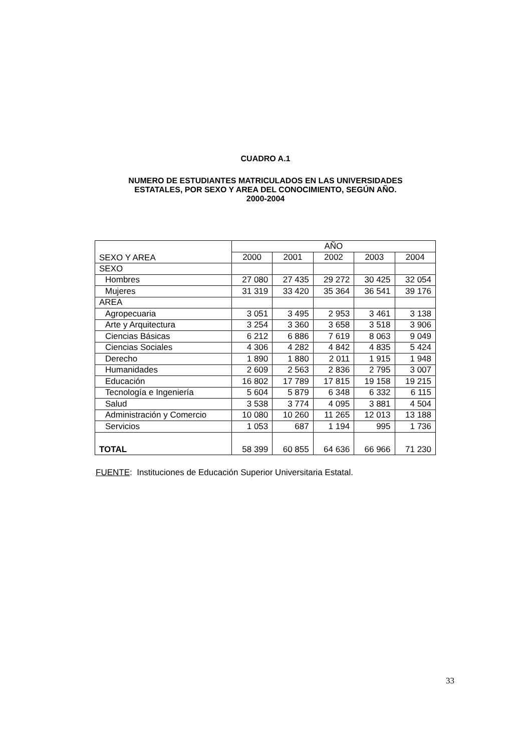CUADRO A.1
NUMERO DE ESTUDIANTES MATRICULADOS EN LAS UNIVERSIDADES
ESTATALES, POR SEXO Y AREA DEL CONOCIMIENTO, SEGÚN AÑO.
2000-2004
| SEXO Y AREA | AÑO | | | | |
| --- | --- | --- | --- | --- | --- |
| | 2000 | 2001 | 2002 | 2003 | 2004 |
| SEXO | | | | | |
| Hombres | 27 080 | 27 435 | 29 272 | 30 425 | 32 054 |
| Mujeres | 31 319 | 33 420 | 35 364 | 36 541 | 39 176 |
| AREA | | | | | |
| Agropecuaria | 3 051 | 3 495 | 2 953 | 3 461 | 3 138 |
| Arte y Arquitectura | 3 254 | 3 360 | 3 658 | 3 518 | 3 906 |
| Ciencias Básicas | 6 212 | 6 886 | 7 619 | 8 063 | 9 049 |
| Ciencias Sociales | 4 306 | 4 282 | 4 842 | 4 835 | 5 424 |
| Derecho | 1 890 | 1 880 | 2 011 | 1 915 | 1 948 |
| Humanidades | 2 609 | 2 563 | 2 836 | 2 795 | 3 007 |
| Educación | 16 802 | 17 789 | 17 815 | 19 158 | 19 215 |
| Tecnología e Ingeniería | 5 604 | 5 879 | 6 348 | 6 332 | 6 115 |
| Salud | 3 538 | 3 774 | 4 095 | 3 881 | 4 504 |
| Administración y Comercio | 10 080 | 10 260 | 11 265 | 12 013 | 13 188 |
| Servicios | 1 053 | 687 | 1 194 | 995 | 1 736 |
| TOTAL | 58 399 | 60 855 | 64 636 | 66 966 | 71 230 |
FUENTE: Instituciones de Educación Superior Universitaria Estatal.
33